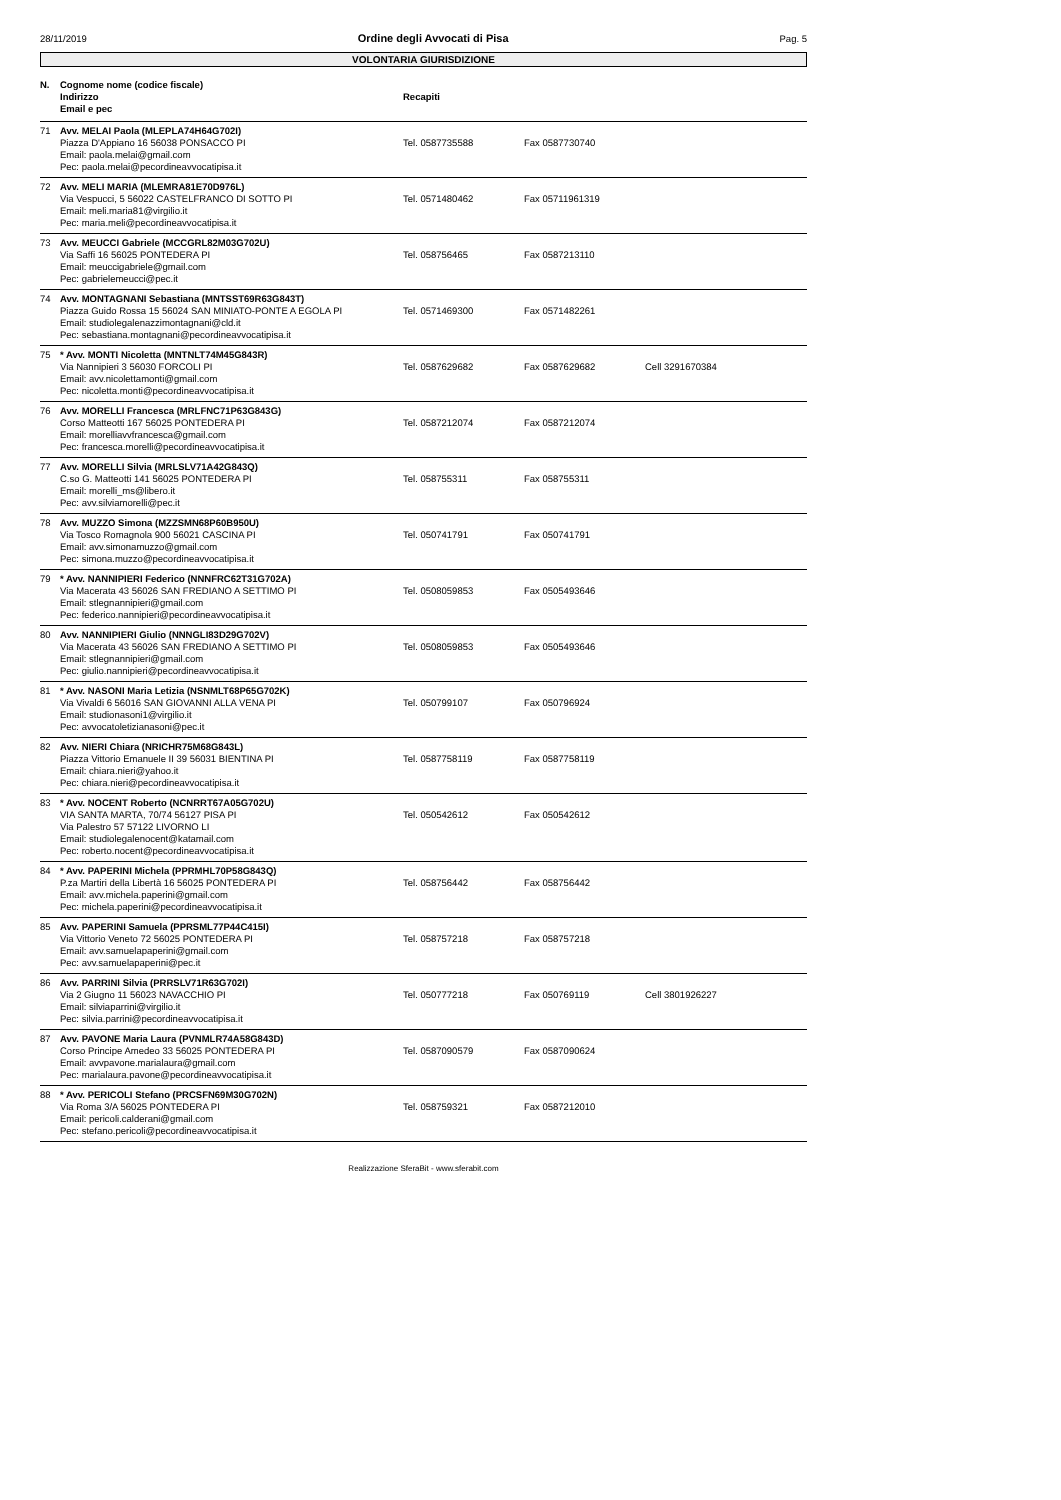28/11/2019 Ordine degli Avvocati di Pisa Pag. 5
VOLONTARIA GIURISDIZIONE
| N. | Cognome nome (codice fiscale) Indirizzo Email e pec | Recapiti | | |
| --- | --- | --- | --- | --- |
| 71 | Avv. MELAI Paola (MLEPLA74H64G702I) Piazza D'Appiano 16 56038 PONSACCO PI Email: paola.melai@gmail.com Pec: paola.melai@pecordineavvocatipisa.it | Tel. 0587735588 | Fax 0587730740 | |
| 72 | Avv. MELI MARIA (MLEMRA81E70D976L) Via Vespucci, 5 56022 CASTELFRANCO DI SOTTO PI Email: meli.maria81@virgilio.it Pec: maria.meli@pecordineavvocatipisa.it | Tel. 0571480462 | Fax 05711961319 | |
| 73 | Avv. MEUCCI Gabriele (MCCGRL82M03G702U) Via Saffi 16 56025 PONTEDERA PI Email: meuccigabriele@gmail.com Pec: gabrielemeucci@pec.it | Tel. 058756465 | Fax 0587213110 | |
| 74 | Avv. MONTAGNANI Sebastiana (MNTSST69R63G843T) Piazza Guido Rossa 15 56024 SAN MINIATO-PONTE A EGOLA PI Email: studiolegalenazzimontagnani@cld.it Pec: sebastiana.montagnani@pecordineavvocatipisa.it | Tel. 0571469300 | Fax 0571482261 | |
| 75 | * Avv. MONTI Nicoletta (MNTNLT74M45G843R) Via Nannipieri 3 56030 FORCOLI PI Email: avv.nicolettamonti@gmail.com Pec: nicoletta.monti@pecordineavvocatipisa.it | Tel. 0587629682 | Fax 0587629682 | Cell 3291670384 |
| 76 | Avv. MORELLI Francesca (MRLFNC71P63G843G) Corso Matteotti 167 56025 PONTEDERA PI Email: morelliavvfrancesca@gmail.com Pec: francesca.morelli@pecordineavvocatipisa.it | Tel. 0587212074 | Fax 0587212074 | |
| 77 | Avv. MORELLI Silvia (MRLSLV71A42G843Q) C.so G. Matteotti 141 56025 PONTEDERA PI Email: morelli_ms@libero.it Pec: avv.silviamorelli@pec.it | Tel. 058755311 | Fax 058755311 | |
| 78 | Avv. MUZZO Simona (MZZSMN68P60B950U) Via Tosco Romagnola 900 56021 CASCINA PI Email: avv.simonamuzzo@gmail.com Pec: simona.muzzo@pecordineavvocatipisa.it | Tel. 050741791 | Fax 050741791 | |
| 79 | * Avv. NANNIPIERI Federico (NNNFRC62T31G702A) Via Macerata 43 56026 SAN FREDIANO A SETTIMO PI Email: stlegnannipieri@gmail.com Pec: federico.nannipieri@pecordineavvocatipisa.it | Tel. 0508059853 | Fax 0505493646 | |
| 80 | Avv. NANNIPIERI Giulio (NNNGLI83D29G702V) Via Macerata 43 56026 SAN FREDIANO A SETTIMO PI Email: stlegnannipieri@gmail.com Pec: giulio.nannipieri@pecordineavvocatipisa.it | Tel. 0508059853 | Fax 0505493646 | |
| 81 | * Avv. NASONI Maria Letizia (NSNMLT68P65G702K) Via Vivaldi 6 56016 SAN GIOVANNI ALLA VENA PI Email: studionasoni1@virgilio.it Pec: avvocatoletizianasoni@pec.it | Tel. 050799107 | Fax 050796924 | |
| 82 | Avv. NIERI Chiara (NRICHR75M68G843L) Piazza Vittorio Emanuele II 39 56031 BIENTINA PI Email: chiara.nieri@yahoo.it Pec: chiara.nieri@pecordineavvocatipisa.it | Tel. 0587758119 | Fax 0587758119 | |
| 83 | * Avv. NOCENT Roberto (NCNRRT67A05G702U) VIA SANTA MARTA, 70/74 56127 PISA PI Via Palestro 57 57122 LIVORNO LI Email: studiolegalenocent@katamail.com Pec: roberto.nocent@pecordineavvocatipisa.it | Tel. 050542612 | Fax 050542612 | |
| 84 | * Avv. PAPERINI Michela (PPRMHL70P58G843Q) P.za Martiri della Libertà 16 56025 PONTEDERA PI Email: avv.michela.paperini@gmail.com Pec: michela.paperini@pecordineavvocatipisa.it | Tel. 058756442 | Fax 058756442 | |
| 85 | Avv. PAPERINI Samuela (PPRSML77P44C415I) Via Vittorio Veneto 72 56025 PONTEDERA PI Email: avv.samuelapaperini@gmail.com Pec: avv.samuelapaperini@pec.it | Tel. 058757218 | Fax 058757218 | |
| 86 | Avv. PARRINI Silvia (PRRSLV71R63G702I) Via 2 Giugno 11 56023 NAVACCHIO PI Email: silviaparrini@virgilio.it Pec: silvia.parrini@pecordineavvocatipisa.it | Tel. 050777218 | Fax 050769119 | Cell 3801926227 |
| 87 | Avv. PAVONE Maria Laura (PVNMLR74A58G843D) Corso Principe Amedeo 33 56025 PONTEDERA PI Email: avvpavone.marialaura@gmail.com Pec: marialaura.pavone@pecordineavvocatipisa.it | Tel. 0587090579 | Fax 0587090624 | |
| 88 | * Avv. PERICOLI Stefano (PRCSFN69M30G702N) Via Roma 3/A 56025 PONTEDERA PI Email: pericoli.calderani@gmail.com Pec: stefano.pericoli@pecordineavvocatipisa.it | Tel. 058759321 | Fax 0587212010 | |
Realizzazione SferaBit - www.sferabit.com